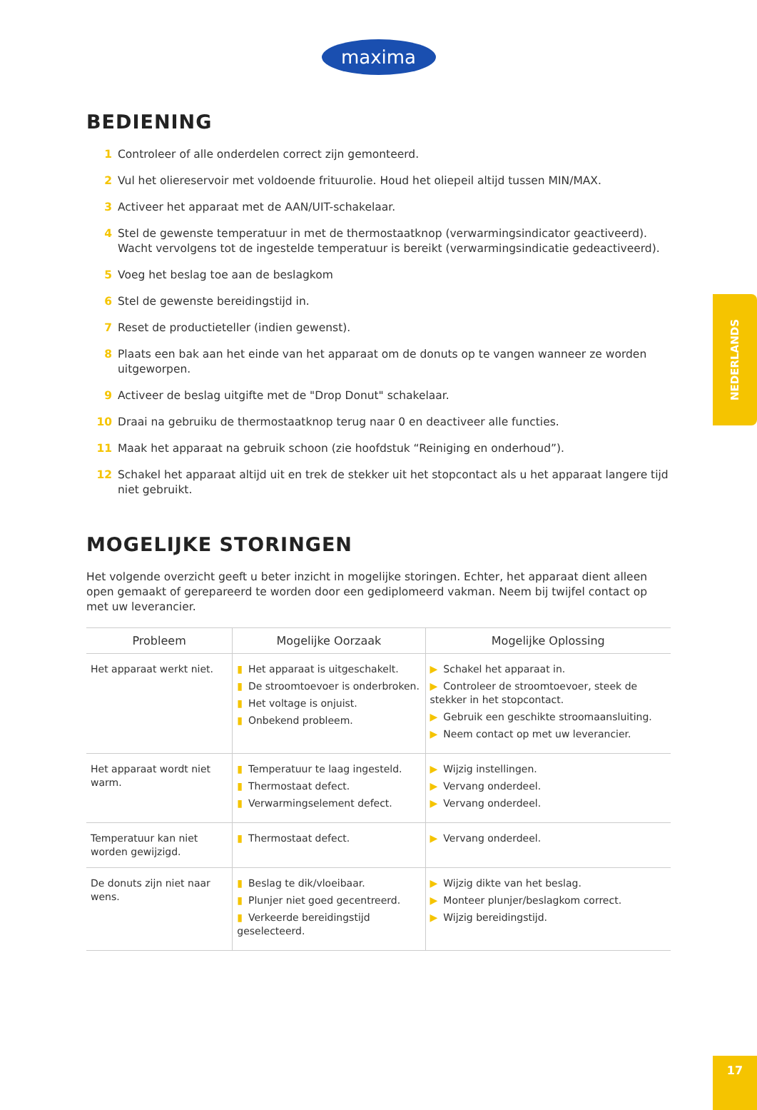maxima
BEDIENING
1 Controleer of alle onderdelen correct zijn gemonteerd.
2 Vul het oliereservoir met voldoende frituurolie. Houd het oliepeil altijd tussen MIN/MAX.
3 Activeer het apparaat met de AAN/UIT-schakelaar.
4 Stel de gewenste temperatuur in met de thermostaatknop (verwarmingsindicator geactiveerd). Wacht vervolgens tot de ingestelde temperatuur is bereikt (verwarmingsindicatie gedeactiveerd).
5 Voeg het beslag toe aan de beslagkom
6 Stel de gewenste bereidingstijd in.
7 Reset de productieteller (indien gewenst).
8 Plaats een bak aan het einde van het apparaat om de donuts op te vangen wanneer ze worden uitgeworpen.
9 Activeer de beslag uitgifte met de "Drop Donut" schakelaar.
10 Draai na gebruiku de thermostaatknop terug naar 0 en deactiveer alle functies.
11 Maak het apparaat na gebruik schoon (zie hoofdstuk “Reiniging en onderhoud”).
12 Schakel het apparaat altijd uit en trek de stekker uit het stopcontact als u het apparaat langere tijd niet gebruikt.
MOGELIJKE STORINGEN
Het volgende overzicht geeft u beter inzicht in mogelijke storingen. Echter, het apparaat dient alleen open gemaakt of gerepareerd te worden door een gediplomeerd vakman. Neem bij twijfel contact op met uw leverancier.
| Probleem | Mogelijke Oorzaak | Mogelijke Oplossing |
| --- | --- | --- |
| Het apparaat werkt niet. | ▮ Het apparaat is uitgeschakelt. ▮ De stroomtoevoer is onderbroken. ▮ Het voltage is onjuist. ▮ Onbekend probleem. | ▶ Schakel het apparaat in. ▶ Controleer de stroomtoevoer, steek de stekker in het stopcontact. ▶ Gebruik een geschikte stroomaansluiting. ▶ Neem contact op met uw leverancier. |
| Het apparaat wordt niet warm. | ▮ Temperatuur te laag ingesteld. ▮ Thermostaat defect. ▮ Verwarmingselement defect. | ▶ Wijzig instellingen. ▶ Vervang onderdeel. ▶ Vervang onderdeel. |
| Temperatuur kan niet worden gewijzigd. | ▮ Thermostaat defect. | ▶ Vervang onderdeel. |
| De donuts zijn niet naar wens. | ▮ Beslag te dik/vloeibaar. ▮ Plunjer niet goed gecentreerd. ▮ Verkeerde bereidingstijd geselecteerd. | ▶ Wijzig dikte van het beslag. ▶ Monteer plunjer/beslagkom correct. ▶ Wijzig bereidingstijd. |
NEDERLANDS
17